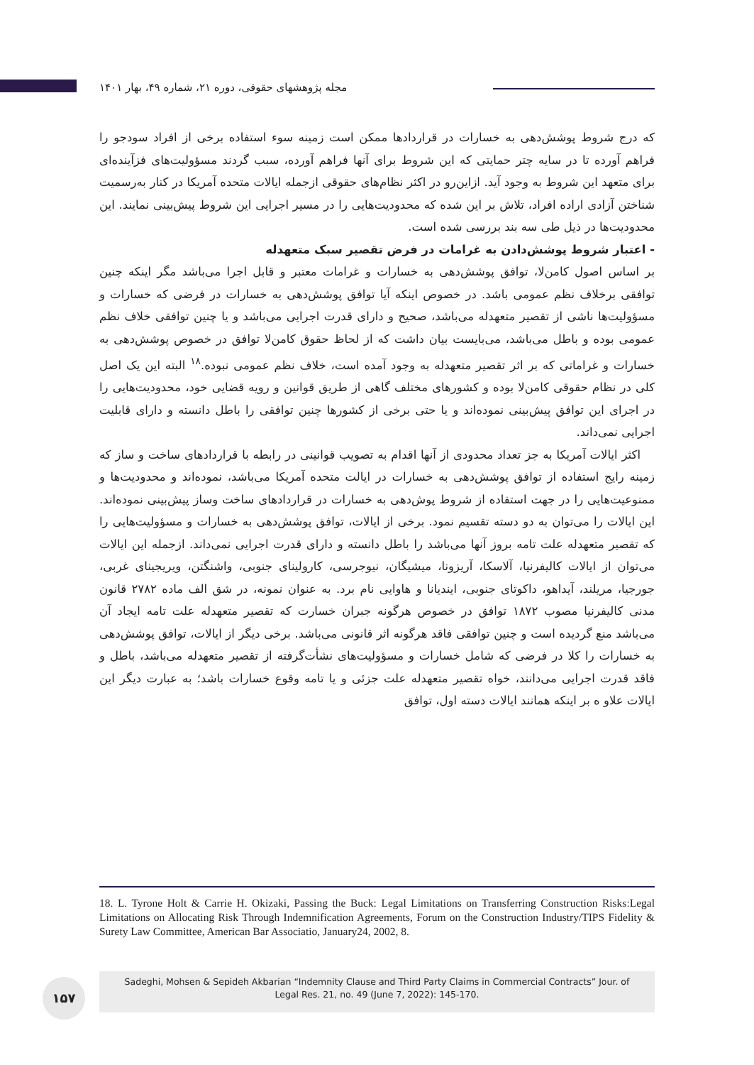مجله پژوهشهای حقوقی، دوره ۲۱، شماره ۴۹، بهار ۱۴۰۱
که درج شروط پوشش‌دهی به خسارات در قراردادها ممکن است زمینه سوء استفاده برخی از افراد سودجو را فراهم آورده تا در سایه چتر حمایتی که این شروط برای آنها فراهم آورده، سبب گردند مسؤولیت‌های فزآینده‌ای برای متعهد این شروط به وجود آید. ازاین‌رو در اکثر نظام‌های حقوقی ازجمله ایالات متحده آمریکا در کنار به‌رسمیت شناختن آزادی اراده افراد، تلاش بر این شده که محدودیت‌هایی را در مسیر اجرایی این شروط پیش‌بینی نمایند. این محدودیت‌ها در ذیل طی سه بند بررسی شده است.
- اعتبار شروط پوشش‌دادن به غرامات در فرض تقصیر سبک متعهدله
بر اساس اصول کامن‌لا، توافق پوشش‌دهی به خسارات و غرامات معتبر و قابل اجرا می‌باشد مگر اینکه چنین توافقی برخلاف نظم عمومی باشد. در خصوص اینکه آیا توافق پوشش‌دهی به خسارات در فرضی که خسارات و مسؤولیت‌ها ناشی از تقصیر متعهدله می‌باشد، صحیح و دارای قدرت اجرایی می‌باشد و یا چنین توافقی خلاف نظم عمومی بوده و باطل می‌باشد، می‌بایست بیان داشت که از لحاظ حقوق کامن‌لا توافق در خصوص پوشش‌دهی به خسارات و غراماتی که بر اثر تقصیر متعهدله به وجود آمده است، خلاف نظم عمومی نبوده.<sup>۱۸</sup> البته این یک اصل کلی در نظام حقوقی کامن‌لا بوده و کشورهای مختلف گاهی از طریق قوانین و رویه قضایی خود، محدودیت‌هایی را در اجرای این توافق پیش‌بینی نموده‌اند و یا حتی برخی از کشورها چنین توافقی را باطل دانسته و دارای قابلیت اجرایی نمی‌داند.
اکثر ایالات آمریکا به جز تعداد محدودی از آنها اقدام به تصویب قوانینی در رابطه با قراردادهای ساخت و ساز که زمینه رایج استفاده از توافق پوشش‌دهی به خسارات در ایالت متحده آمریکا می‌باشد، نموده‌اند و محدودیت‌ها و ممنوعیت‌هایی را در جهت استفاده از شروط پوش‌دهی به خسارات در قراردادهای ساخت وساز پیش‌بینی نموده‌اند. این ایالات را می‌توان به دو دسته تقسیم نمود. برخی از ایالات، توافق پوشش‌دهی به خسارات و مسؤولیت‌هایی را که تقصیر متعهدله علت تامه بروز آنها می‌باشد را باطل دانسته و دارای قدرت اجرایی نمی‌داند. ازجمله این ایالات می‌توان از ایالات کالیفرنیا، آلاسکا، آریزونا، میشیگان، نیوجرسی، کارولینای جنوبی، واشنگتن، ویریجینای غربی، جورجیا، مریلند، آیداهو، داکوتای جنوبی، ایندیانا و هاوایی نام برد. به عنوان نمونه، در شق الف ماده ۲۷۸۲ قانون مدنی کالیفرنیا مصوب ۱۸۷۲ توافق در خصوص هرگونه جبران خسارت که تقصیر متعهدله علت تامه ایجاد آن می‌باشد منع گردیده است و چنین توافقی فاقد هرگونه اثر قانونی می‌باشد. برخی دیگر از ایالات، توافق پوشش‌دهی به خسارات را کلا در فرضی که شامل خسارات و مسؤولیت‌های نشأت‌گرفته از تقصیر متعهدله می‌باشد، باطل و فاقد قدرت اجرایی می‌دانند، خواه تقصیر متعهدله علت جزئی و یا تامه وقوع خسارات باشد؛ به عبارت دیگر این ایالات علاو ه بر اینکه همانند ایالات دسته اول، توافق
18. L. Tyrone Holt & Carrie H. Okizaki, Passing the Buck: Legal Limitations on Transferring Construction Risks:Legal Limitations on Allocating Risk Through Indemnification Agreements, Forum on the Construction Industry/TIPS Fidelity & Surety Law Committee, American Bar Associatio, January24, 2002, 8.
۱۵۷
Sadeghi, Mohsen & Sepideh Akbarian “Indemnity Clause and Third Party Claims in Commercial Contracts” Jour. of
Legal Res. 21, no. 49 (June 7, 2022): 145-170.